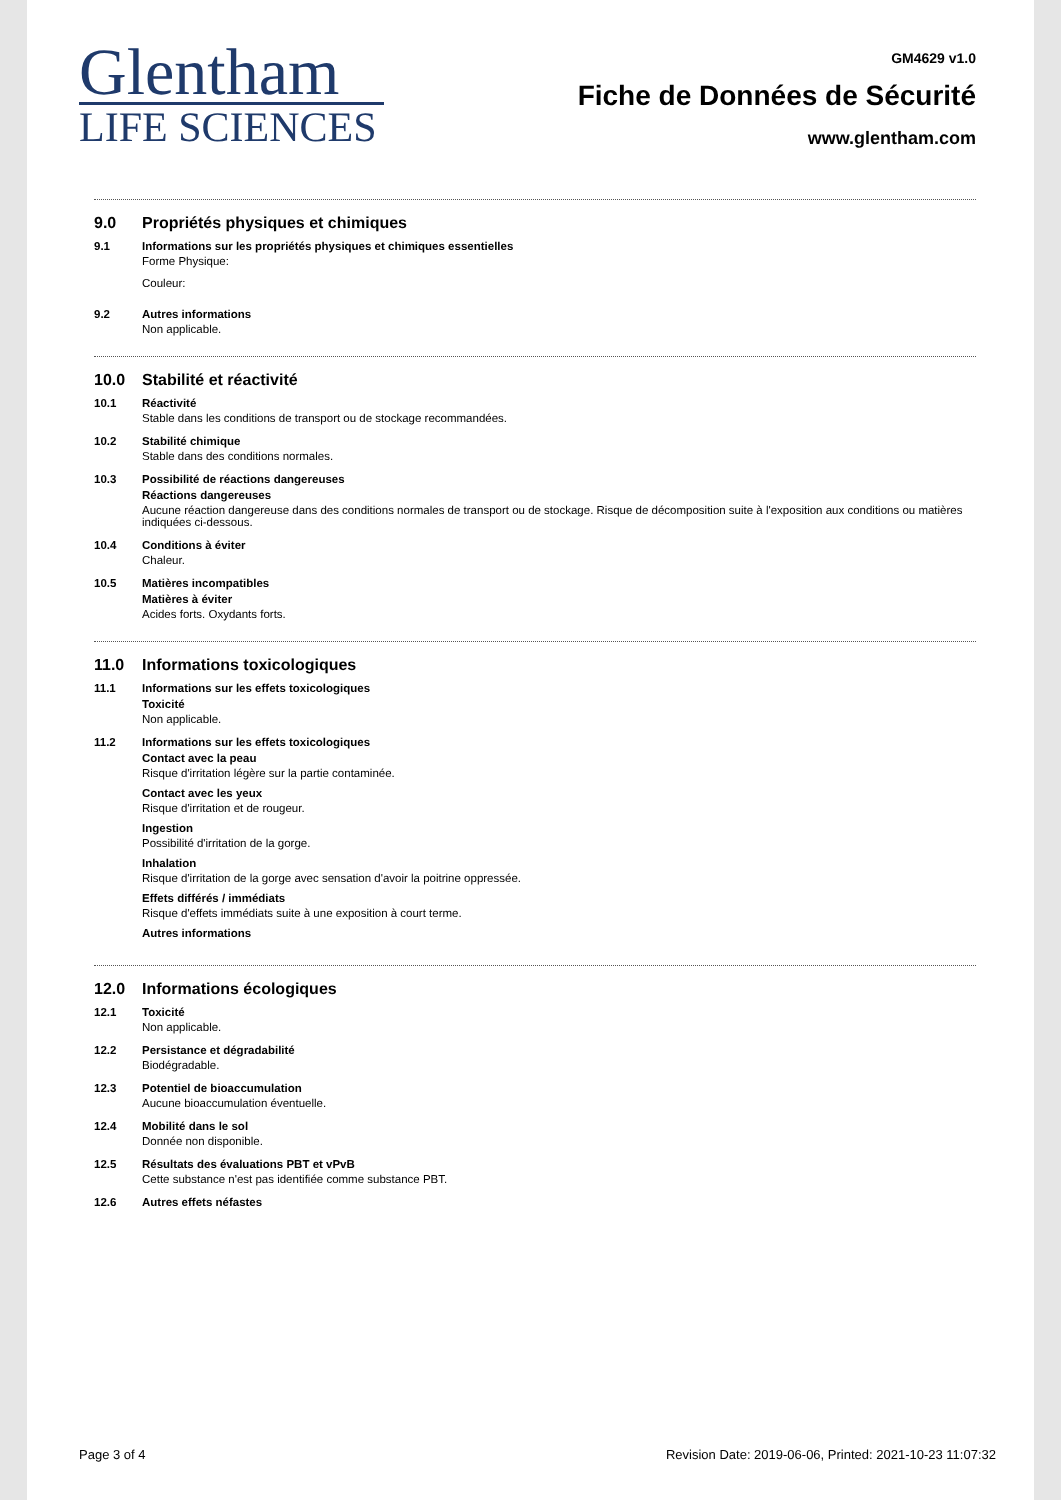Glentham
LIFE SCIENCES
GM4629 v1.0
Fiche de Données de Sécurité
www.glentham.com
9.0 Propriétés physiques et chimiques
9.1 Informations sur les propriétés physiques et chimiques essentielles
Forme Physique:
Couleur:
9.2 Autres informations
Non applicable.
10.0 Stabilité et réactivité
10.1 Réactivité
Stable dans les conditions de transport ou de stockage recommandées.
10.2 Stabilité chimique
Stable dans des conditions normales.
10.3 Possibilité de réactions dangereuses
Réactions dangereuses
Aucune réaction dangereuse dans des conditions normales de transport ou de stockage. Risque de décomposition suite à l'exposition aux conditions ou matières indiquées ci-dessous.
10.4 Conditions à éviter
Chaleur.
10.5 Matières incompatibles
Matières à éviter
Acides forts. Oxydants forts.
11.0 Informations toxicologiques
11.1 Informations sur les effets toxicologiques
Toxicité
Non applicable.
11.2 Informations sur les effets toxicologiques
Contact avec la peau
Risque d'irritation légère sur la partie contaminée.
Contact avec les yeux
Risque d'irritation et de rougeur.
Ingestion
Possibilité d'irritation de la gorge.
Inhalation
Risque d'irritation de la gorge avec sensation d'avoir la poitrine oppressée.
Effets différés / immédiats
Risque d'effets immédiats suite à une exposition à court terme.
Autres informations
12.0 Informations écologiques
12.1 Toxicité
Non applicable.
12.2 Persistance et dégradabilité
Biodégradable.
12.3 Potentiel de bioaccumulation
Aucune bioaccumulation éventuelle.
12.4 Mobilité dans le sol
Donnée non disponible.
12.5 Résultats des évaluations PBT et vPvB
Cette substance n'est pas identifiée comme substance PBT.
12.6 Autres effets néfastes
Page 3 of 4 Revision Date: 2019-06-06, Printed: 2021-10-23 11:07:32